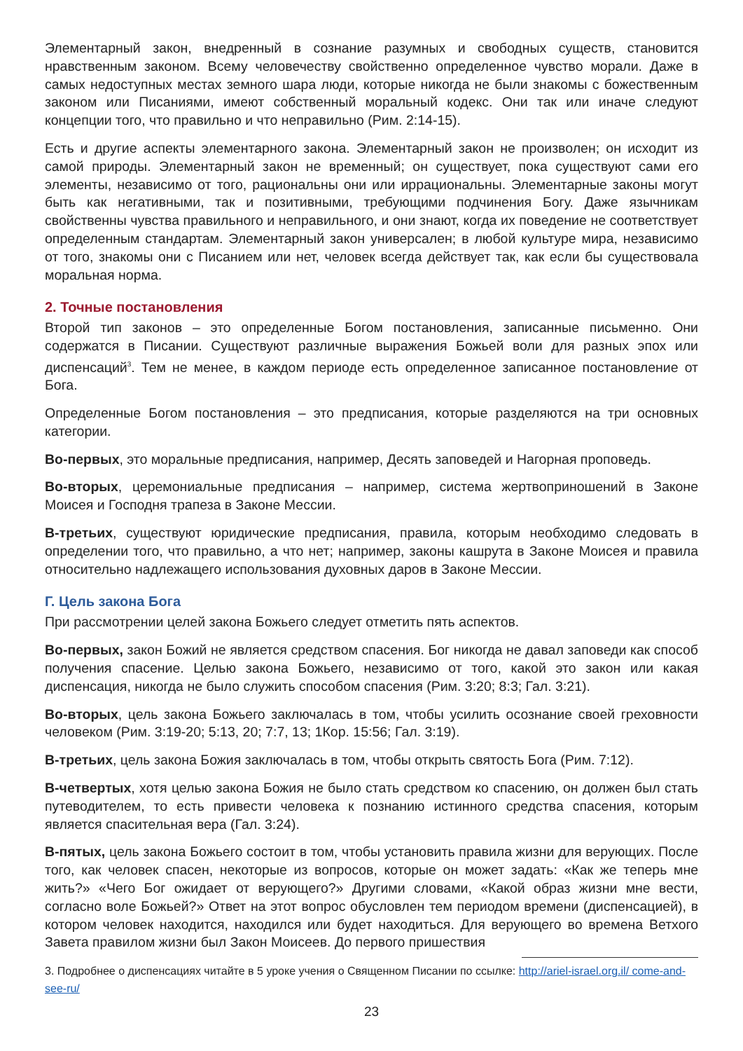Элементарный закон, внедренный в сознание разумных и свободных существ, становится нравственным законом. Всему человечеству свойственно определенное чувство морали. Даже в самых недоступных местах земного шара люди, которые никогда не были знакомы с божественным законом или Писаниями, имеют собственный моральный кодекс. Они так или иначе следуют концепции того, что правильно и что неправильно (Рим. 2:14-15).
Есть и другие аспекты элементарного закона. Элементарный закон не произволен; он исходит из самой природы. Элементарный закон не временный; он существует, пока существуют сами его элементы, независимо от того, рациональны они или иррациональны. Элементарные законы могут быть как негативными, так и позитивными, требующими подчинения Богу. Даже язычникам свойственны чувства правильного и неправильного, и они знают, когда их поведение не соответствует определенным стандартам. Элементарный закон универсален; в любой культуре мира, независимо от того, знакомы они с Писанием или нет, человек всегда действует так, как если бы существовала моральная норма.
2. Точные постановления
Второй тип законов – это определенные Богом постановления, записанные письменно. Они содержатся в Писании. Существуют различные выражения Божьей воли для разных эпох или диспенсаций<sup>3</sup>. Тем не менее, в каждом периоде есть определенное записанное постановление от Бога.
Определенные Богом постановления – это предписания, которые разделяются на три основных категории.
Во-первых, это моральные предписания, например, Десять заповедей и Нагорная проповедь.
Во-вторых, церемониальные предписания – например, система жертвоприношений в Законе Моисея и Господня трапеза в Законе Мессии.
В-третьих, существуют юридические предписания, правила, которым необходимо следовать в определении того, что правильно, а что нет; например, законы кашрута в Законе Моисея и правила относительно надлежащего использования духовных даров в Законе Мессии.
Г. Цель закона Бога
При рассмотрении целей закона Божьего следует отметить пять аспектов.
Во-первых, закон Божий не является средством спасения. Бог никогда не давал заповеди как способ получения спасение. Целью закона Божьего, независимо от того, какой это закон или какая диспенсация, никогда не было служить способом спасения (Рим. 3:20; 8:3; Гал. 3:21).
Во-вторых, цель закона Божьего заключалась в том, чтобы усилить осознание своей греховности человеком (Рим. 3:19-20; 5:13, 20; 7:7, 13; 1Кор. 15:56; Гал. 3:19).
В-третьих, цель закона Божия заключалась в том, чтобы открыть святость Бога (Рим. 7:12).
В-четвертых, хотя целью закона Божия не было стать средством ко спасению, он должен был стать путеводителем, то есть привести человека к познанию истинного средства спасения, которым является спасительная вера (Гал. 3:24).
В-пятых, цель закона Божьего состоит в том, чтобы установить правила жизни для верующих. После того, как человек спасен, некоторые из вопросов, которые он может задать: «Как же теперь мне жить?» «Чего Бог ожидает от верующего?» Другими словами, «Какой образ жизни мне вести, согласно воле Божьей?» Ответ на этот вопрос обусловлен тем периодом времени (диспенсацией), в котором человек находится, находился или будет находиться. Для верующего во времена Ветхого Завета правилом жизни был Закон Моисеев. До первого пришествия
3. Подробнее о диспенсациях читайте в 5 уроке учения о Священном Писании по ссылке: http://ariel-israel.org.il/ come-and-see-ru/
23